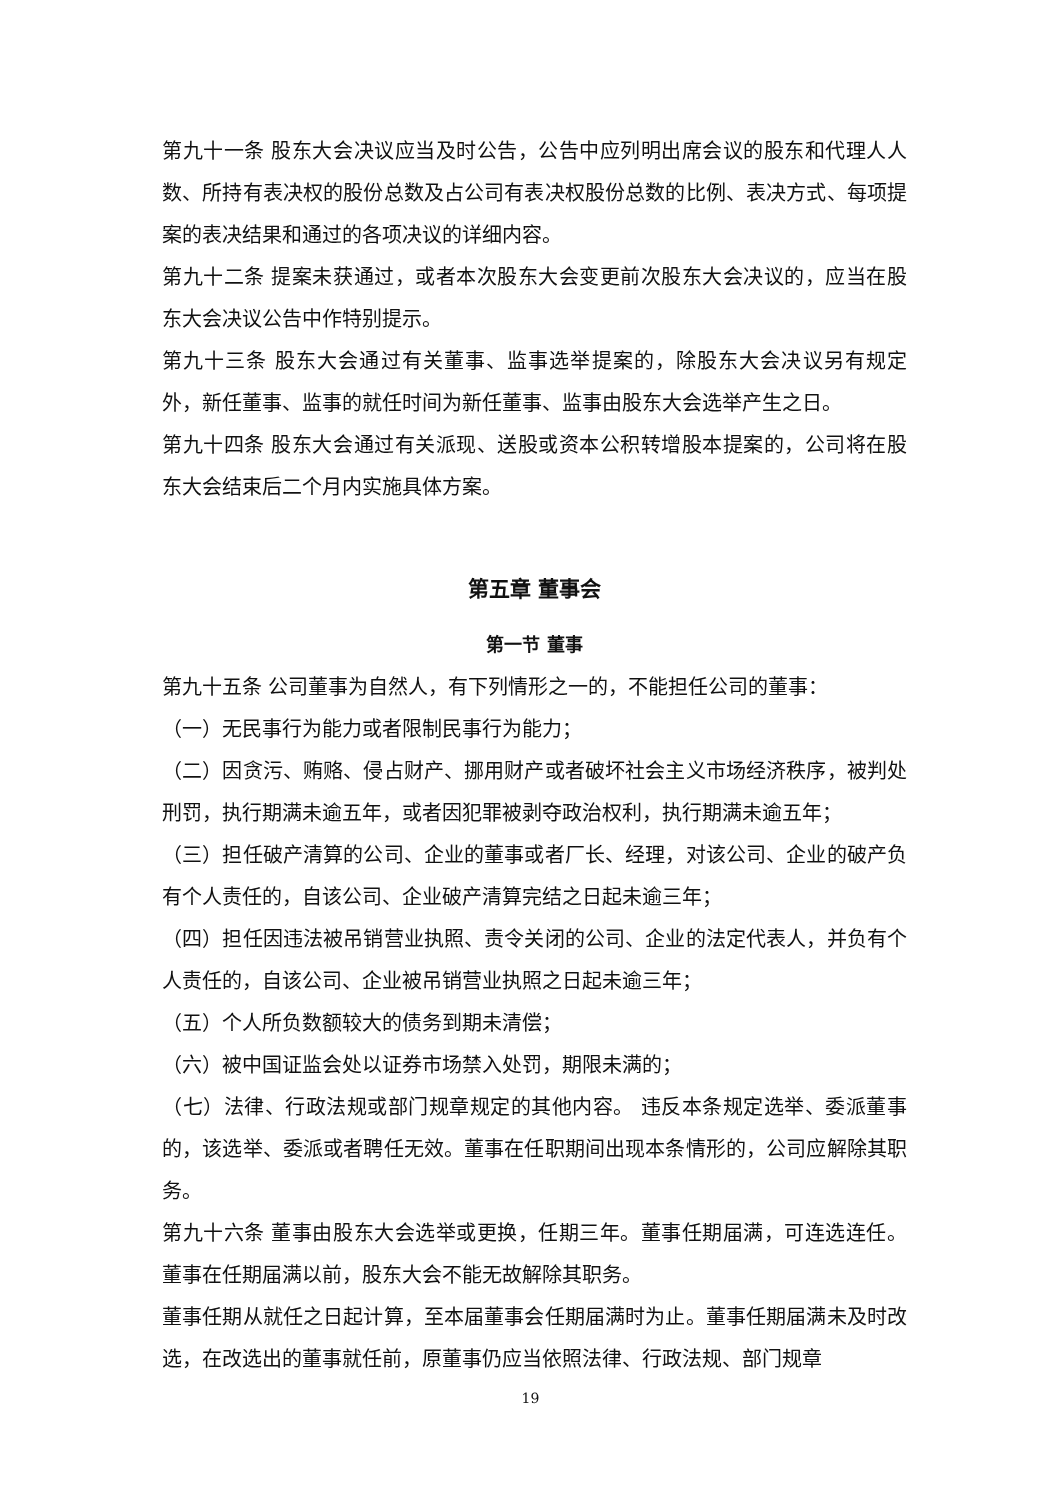第九十一条 股东大会决议应当及时公告，公告中应列明出席会议的股东和代理人人数、所持有表决权的股份总数及占公司有表决权股份总数的比例、表决方式、每项提案的表决结果和通过的各项决议的详细内容。
第九十二条 提案未获通过，或者本次股东大会变更前次股东大会决议的，应当在股东大会决议公告中作特别提示。
第九十三条 股东大会通过有关董事、监事选举提案的，除股东大会决议另有规定外，新任董事、监事的就任时间为新任董事、监事由股东大会选举产生之日。
第九十四条 股东大会通过有关派现、送股或资本公积转增股本提案的，公司将在股东大会结束后二个月内实施具体方案。
第五章 董事会
第一节 董事
第九十五条 公司董事为自然人，有下列情形之一的，不能担任公司的董事：
（一）无民事行为能力或者限制民事行为能力；
（二）因贪污、贿赂、侵占财产、挪用财产或者破坏社会主义市场经济秩序，被判处刑罚，执行期满未逾五年，或者因犯罪被剥夺政治权利，执行期满未逾五年；
（三）担任破产清算的公司、企业的董事或者厂长、经理，对该公司、企业的破产负有个人责任的，自该公司、企业破产清算完结之日起未逾三年；
（四）担任因违法被吊销营业执照、责令关闭的公司、企业的法定代表人，并负有个人责任的，自该公司、企业被吊销营业执照之日起未逾三年；
（五）个人所负数额较大的债务到期未清偿；
（六）被中国证监会处以证券市场禁入处罚，期限未满的；
（七）法律、行政法规或部门规章规定的其他内容。 违反本条规定选举、委派董事的，该选举、委派或者聘任无效。董事在任职期间出现本条情形的，公司应解除其职务。
第九十六条 董事由股东大会选举或更换，任期三年。董事任期届满，可连选连任。董事在任期届满以前，股东大会不能无故解除其职务。
董事任期从就任之日起计算，至本届董事会任期届满时为止。董事任期届满未及时改选，在改选出的董事就任前，原董事仍应当依照法律、行政法规、部门规章
19